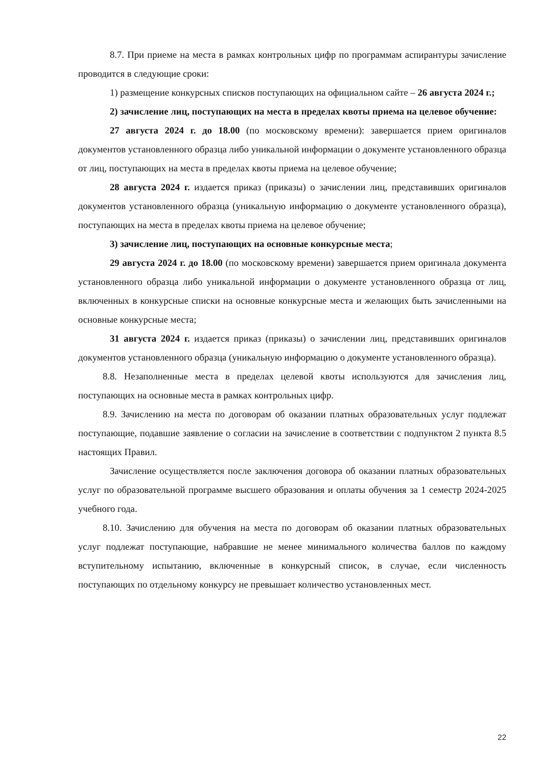8.7. При приеме на места в рамках контрольных цифр по программам аспирантуры зачисление проводится в следующие сроки:
1) размещение конкурсных списков поступающих на официальном сайте – 26 августа 2024 г.;
2) зачисление лиц, поступающих на места в пределах квоты приема на целевое обучение:
27 августа 2024 г. до 18.00 (по московскому времени): завершается прием оригиналов документов установленного образца либо уникальной информации о документе установленного образца от лиц, поступающих на места в пределах квоты приема на целевое обучение;
28 августа 2024 г. издается приказ (приказы) о зачислении лиц, представивших оригиналов документов установленного образца (уникальную информацию о документе установленного образца), поступающих на места в пределах квоты приема на целевое обучение;
3) зачисление лиц, поступающих на основные конкурсные места;
29 августа 2024 г. до 18.00 (по московскому времени) завершается прием оригинала документа установленного образца либо уникальной информации о документе установленного образца от лиц, включенных в конкурсные списки на основные конкурсные места и желающих быть зачисленными на основные конкурсные места;
31 августа 2024 г. издается приказ (приказы) о зачислении лиц, представивших оригиналов документов установленного образца (уникальную информацию о документе установленного образца).
8.8. Незаполненные места в пределах целевой квоты используются для зачисления лиц, поступающих на основные места в рамках контрольных цифр.
8.9. Зачислению на места по договорам об оказании платных образовательных услуг подлежат поступающие, подавшие заявление о согласии на зачисление в соответствии с подпунктом 2 пункта 8.5 настоящих Правил.
Зачисление осуществляется после заключения договора об оказании платных образовательных услуг по образовательной программе высшего образования и оплаты обучения за 1 семестр 2024-2025 учебного года.
8.10. Зачислению для обучения на места по договорам об оказании платных образовательных услуг подлежат поступающие, набравшие не менее минимального количества баллов по каждому вступительному испытанию, включенные в конкурсный список, в случае, если численность поступающих по отдельному конкурсу не превышает количество установленных мест.
22